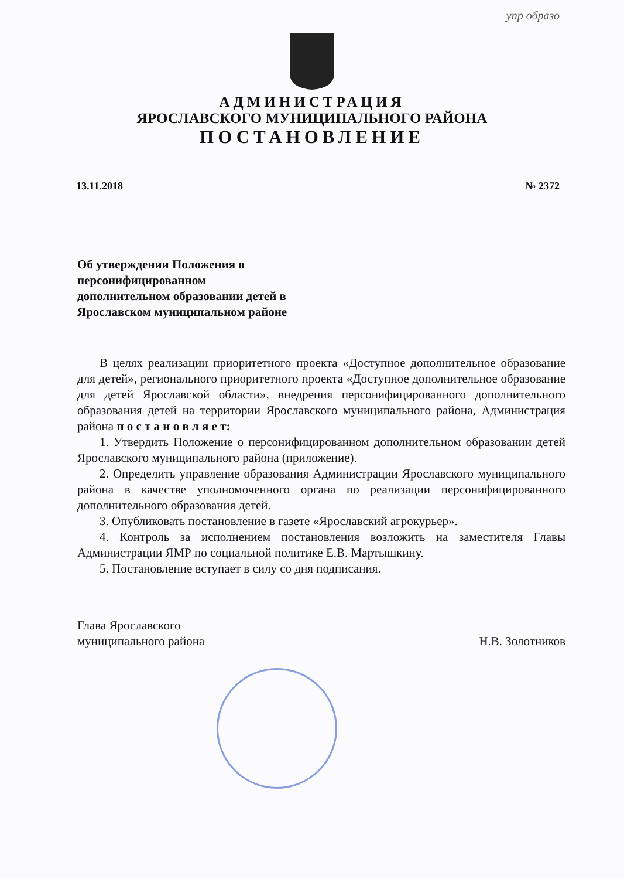упр образо
АДМИНИСТРАЦИЯ
ЯРОСЛАВСКОГО МУНИЦИПАЛЬНОГО РАЙОНА
ПОСТАНОВЛЕНИЕ
13.11.2018 № 2372
Об утверждении Положения о персонифицированном дополнительном образовании детей в Ярославском муниципальном районе
В целях реализации приоритетного проекта «Доступное дополнительное образование для детей», регионального приоритетного проекта «Доступное дополнительное образование для детей Ярославской области», внедрения персонифицированного дополнительного образования детей на территории Ярославского муниципального района, Администрация района п о с т а н о в л я е т:
1. Утвердить Положение о персонифицированном дополнительном образовании детей Ярославского муниципального района (приложение).
2. Определить управление образования Администрации Ярославского муниципального района в качестве уполномоченного органа по реализации персонифицированного дополнительного образования детей.
3. Опубликовать постановление в газете «Ярославский агрокурьер».
4. Контроль за исполнением постановления возложить на заместителя Главы Администрации ЯМР по социальной политике Е.В. Мартышкину.
5. Постановление вступает в силу со дня подписания.
Глава Ярославского
муниципального района Н.В. Золотников